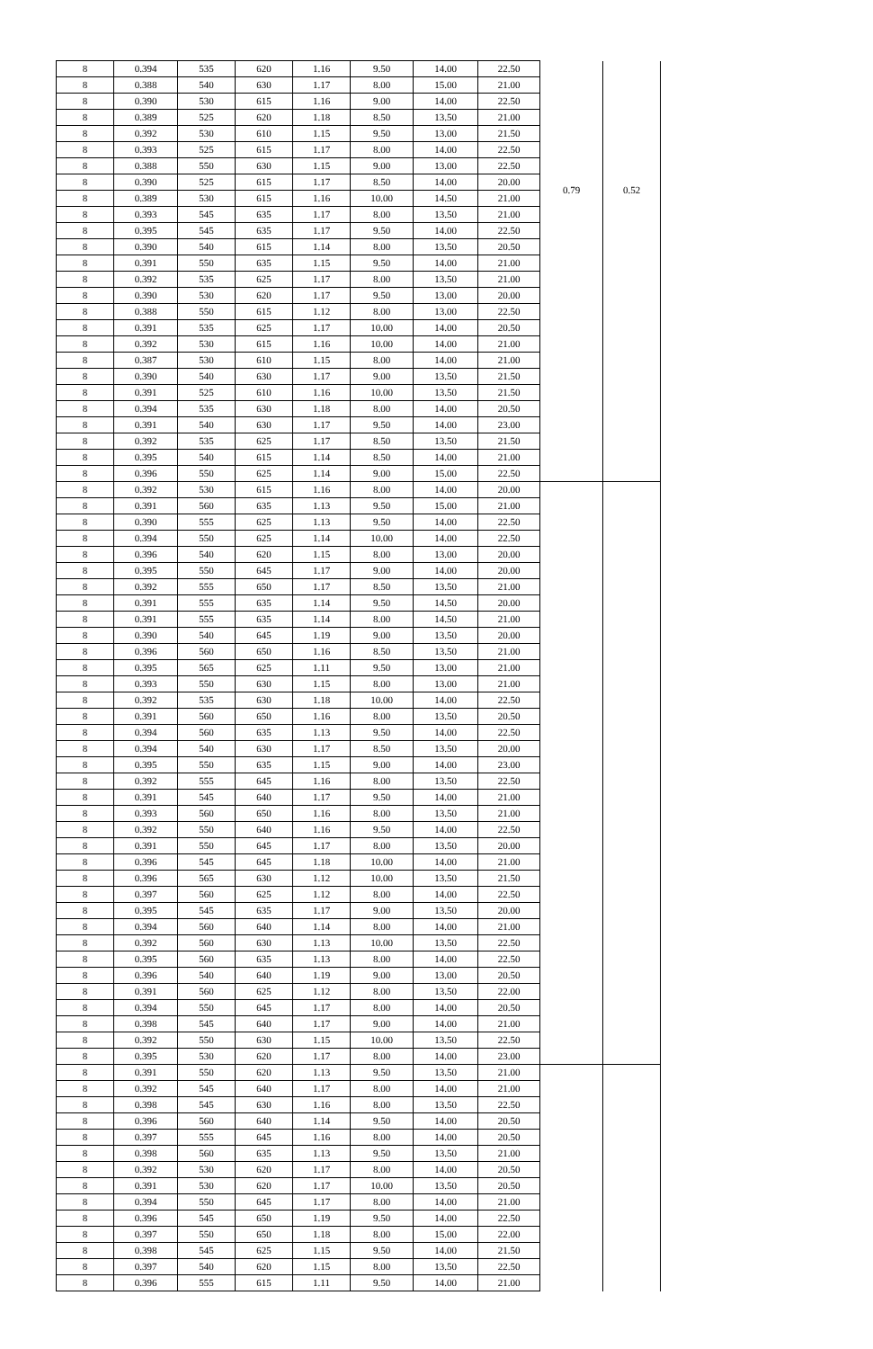| 8 | 0.394 | 535 | 620 | 1.16 | 9.50 | 14.00 | 22.50 | 0.79 | 0.52 |
| 8 | 0.388 | 540 | 630 | 1.17 | 8.00 | 15.00 | 21.00 | | |
| 8 | 0.390 | 530 | 615 | 1.16 | 9.00 | 14.00 | 22.50 | | |
| 8 | 0.389 | 525 | 620 | 1.18 | 8.50 | 13.50 | 21.00 | | |
| 8 | 0.392 | 530 | 610 | 1.15 | 9.50 | 13.00 | 21.50 | | |
| 8 | 0.393 | 525 | 615 | 1.17 | 8.00 | 14.00 | 22.50 | | |
| 8 | 0.388 | 550 | 630 | 1.15 | 9.00 | 13.00 | 22.50 | | |
| 8 | 0.390 | 525 | 615 | 1.17 | 8.50 | 14.00 | 20.00 | | |
| 8 | 0.389 | 530 | 615 | 1.16 | 10.00 | 14.50 | 21.00 | | |
| 8 | 0.393 | 545 | 635 | 1.17 | 8.00 | 13.50 | 21.00 | | |
| 8 | 0.395 | 545 | 635 | 1.17 | 9.50 | 14.00 | 22.50 | | |
| 8 | 0.390 | 540 | 615 | 1.14 | 8.00 | 13.50 | 20.50 | | |
| 8 | 0.391 | 550 | 635 | 1.15 | 9.50 | 14.00 | 21.00 | | |
| 8 | 0.392 | 535 | 625 | 1.17 | 8.00 | 13.50 | 21.00 | | |
| 8 | 0.390 | 530 | 620 | 1.17 | 9.50 | 13.00 | 20.00 | | |
| 8 | 0.388 | 550 | 615 | 1.12 | 8.00 | 13.00 | 22.50 | | |
| 8 | 0.391 | 535 | 625 | 1.17 | 10.00 | 14.00 | 20.50 | | |
| 8 | 0.392 | 530 | 615 | 1.16 | 10.00 | 14.00 | 21.00 | | |
| 8 | 0.387 | 530 | 610 | 1.15 | 8.00 | 14.00 | 21.00 | | |
| 8 | 0.390 | 540 | 630 | 1.17 | 9.00 | 13.50 | 21.50 | | |
| 8 | 0.391 | 525 | 610 | 1.16 | 10.00 | 13.50 | 21.50 | | |
| 8 | 0.394 | 535 | 630 | 1.18 | 8.00 | 14.00 | 20.50 | | |
| 8 | 0.391 | 540 | 630 | 1.17 | 9.50 | 14.00 | 23.00 | | |
| 8 | 0.392 | 535 | 625 | 1.17 | 8.50 | 13.50 | 21.50 | | |
| 8 | 0.395 | 540 | 615 | 1.14 | 8.50 | 14.00 | 21.00 | | |
| 8 | 0.396 | 550 | 625 | 1.14 | 9.00 | 15.00 | 22.50 | | |
| 8 | 0.392 | 530 | 615 | 1.16 | 8.00 | 14.00 | 20.00 | | |
| 8 | 0.391 | 560 | 635 | 1.13 | 9.50 | 15.00 | 21.00 | | |
| 8 | 0.390 | 555 | 625 | 1.13 | 9.50 | 14.00 | 22.50 | | |
| 8 | 0.394 | 550 | 625 | 1.14 | 10.00 | 14.00 | 22.50 | | |
| 8 | 0.396 | 540 | 620 | 1.15 | 8.00 | 13.00 | 20.00 | | |
| 8 | 0.395 | 550 | 645 | 1.17 | 9.00 | 14.00 | 20.00 | | |
| 8 | 0.392 | 555 | 650 | 1.17 | 8.50 | 13.50 | 21.00 | | |
| 8 | 0.391 | 555 | 635 | 1.14 | 9.50 | 14.50 | 20.00 | | |
| 8 | 0.391 | 555 | 635 | 1.14 | 8.00 | 14.50 | 21.00 | | |
| 8 | 0.390 | 540 | 645 | 1.19 | 9.00 | 13.50 | 20.00 | | |
| 8 | 0.396 | 560 | 650 | 1.16 | 8.50 | 13.50 | 21.00 | | |
| 8 | 0.395 | 565 | 625 | 1.11 | 9.50 | 13.00 | 21.00 | | |
| 8 | 0.393 | 550 | 630 | 1.15 | 8.00 | 13.00 | 21.00 | | |
| 8 | 0.392 | 535 | 630 | 1.18 | 10.00 | 14.00 | 22.50 | | |
| 8 | 0.391 | 560 | 650 | 1.16 | 8.00 | 13.50 | 20.50 | | |
| 8 | 0.394 | 560 | 635 | 1.13 | 9.50 | 14.00 | 22.50 | | |
| 8 | 0.394 | 540 | 630 | 1.17 | 8.50 | 13.50 | 20.00 | | |
| 8 | 0.395 | 550 | 635 | 1.15 | 9.00 | 14.00 | 23.00 | | |
| 8 | 0.392 | 555 | 645 | 1.16 | 8.00 | 13.50 | 22.50 | | |
| 8 | 0.391 | 545 | 640 | 1.17 | 9.50 | 14.00 | 21.00 | | |
| 8 | 0.393 | 560 | 650 | 1.16 | 8.00 | 13.50 | 21.00 | | |
| 8 | 0.392 | 550 | 640 | 1.16 | 9.50 | 14.00 | 22.50 | | |
| 8 | 0.391 | 550 | 645 | 1.17 | 8.00 | 13.50 | 20.00 | | |
| 8 | 0.396 | 545 | 645 | 1.18 | 10.00 | 14.00 | 21.00 | | |
| 8 | 0.396 | 565 | 630 | 1.12 | 10.00 | 13.50 | 21.50 | | |
| 8 | 0.397 | 560 | 625 | 1.12 | 8.00 | 14.00 | 22.50 | | |
| 8 | 0.395 | 545 | 635 | 1.17 | 9.00 | 13.50 | 20.00 | | |
| 8 | 0.394 | 560 | 640 | 1.14 | 8.00 | 14.00 | 21.00 | | |
| 8 | 0.392 | 560 | 630 | 1.13 | 10.00 | 13.50 | 22.50 | | |
| 8 | 0.395 | 560 | 635 | 1.13 | 8.00 | 14.00 | 22.50 | | |
| 8 | 0.396 | 540 | 640 | 1.19 | 9.00 | 13.00 | 20.50 | | |
| 8 | 0.391 | 560 | 625 | 1.12 | 8.00 | 13.50 | 22.00 | | |
| 8 | 0.394 | 550 | 645 | 1.17 | 8.00 | 14.00 | 20.50 | | |
| 8 | 0.398 | 545 | 640 | 1.17 | 9.00 | 14.00 | 21.00 | | |
| 8 | 0.392 | 550 | 630 | 1.15 | 10.00 | 13.50 | 22.50 | | |
| 8 | 0.395 | 530 | 620 | 1.17 | 8.00 | 14.00 | 23.00 | | |
| 8 | 0.391 | 550 | 620 | 1.13 | 9.50 | 13.50 | 21.00 | | |
| 8 | 0.392 | 545 | 640 | 1.17 | 8.00 | 14.00 | 21.00 | | |
| 8 | 0.398 | 545 | 630 | 1.16 | 8.00 | 13.50 | 22.50 | | |
| 8 | 0.396 | 560 | 640 | 1.14 | 9.50 | 14.00 | 20.50 | | |
| 8 | 0.397 | 555 | 645 | 1.16 | 8.00 | 14.00 | 20.50 | | |
| 8 | 0.398 | 560 | 635 | 1.13 | 9.50 | 13.50 | 21.00 | | |
| 8 | 0.392 | 530 | 620 | 1.17 | 8.00 | 14.00 | 20.50 | | |
| 8 | 0.391 | 530 | 620 | 1.17 | 10.00 | 13.50 | 20.50 | | |
| 8 | 0.394 | 550 | 645 | 1.17 | 8.00 | 14.00 | 21.00 | | |
| 8 | 0.396 | 545 | 650 | 1.19 | 9.50 | 14.00 | 22.50 | | |
| 8 | 0.397 | 550 | 650 | 1.18 | 8.00 | 15.00 | 22.00 | | |
| 8 | 0.398 | 545 | 625 | 1.15 | 9.50 | 14.00 | 21.50 | | |
| 8 | 0.397 | 540 | 620 | 1.15 | 8.00 | 13.50 | 22.50 | | |
| 8 | 0.396 | 555 | 615 | 1.11 | 9.50 | 14.00 | 21.00 | | |